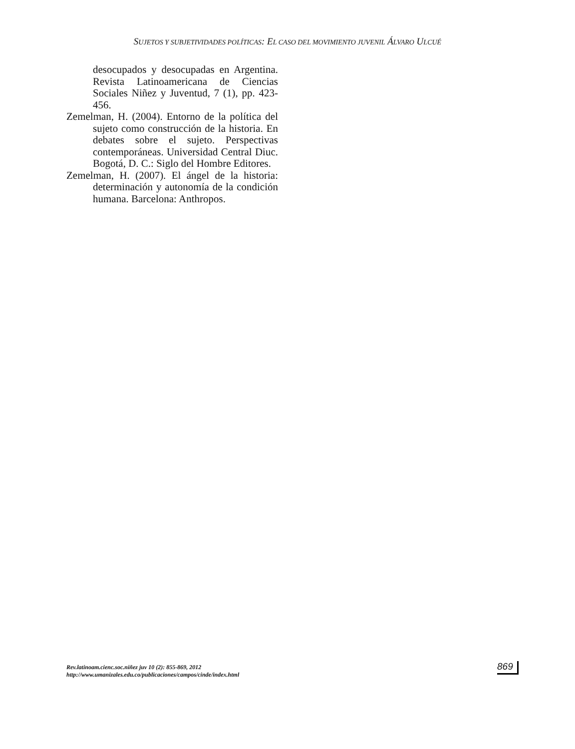SUJETOS Y SUBJETIVIDADES POLÍTICAS: EL CASO DEL MOVIMIENTO JUVENIL ÁLVARO ULCUÉ
desocupados y desocupadas en Argentina. Revista Latinoamericana de Ciencias Sociales Niñez y Juventud, 7 (1), pp. 423-456.
Zemelman, H. (2004). Entorno de la política del sujeto como construcción de la historia. En debates sobre el sujeto. Perspectivas contemporáneas. Universidad Central Diuc. Bogotá, D. C.: Siglo del Hombre Editores.
Zemelman, H. (2007). El ángel de la historia: determinación y autonomía de la condición humana. Barcelona: Anthropos.
Rev.latinoam.cienc.soc.niñez juv 10 (2): 855-869, 2012
http://www.umanizales.edu.co/publicaciones/campos/cinde/index.html
869